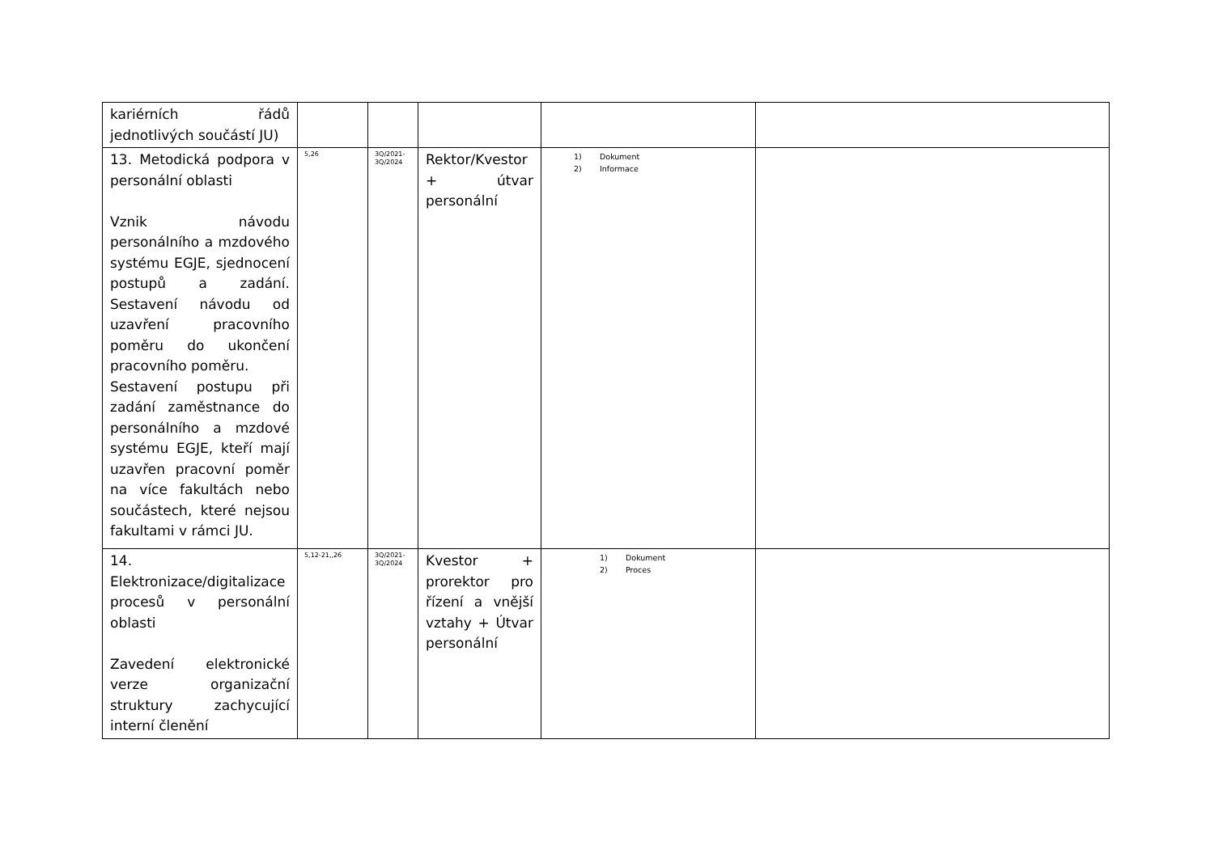| kariérních řádů jednotlivých součástí JU) | | | | | |
| 13. Metodická podpora v personální oblasti Vznik návodu personálního a mzdového systému EGJE, sjednocení postupů a zadání. Sestavení návodu od uzavření pracovního poměru do ukončení pracovního poměru. Sestavení postupu při zadání zaměstnance do personálního a mzdové systému EGJE, kteří mají uzavřen pracovní poměr na více fakultách nebo součástech, které nejsou fakultami v rámci JU. | 5,26 | 3Q/2021- 3Q/2024 | Rektor/Kvestor + útvar personální | 1) Dokument 2) Informace | |
| 14. Elektronizace/digitalizace procesů v personální oblasti Zavedení elektronické verze organizační struktury zachycující interní členění | 5,12-21,,26 | 3Q/2021- 3Q/2024 | Kvestor + prorektor pro řízení a vnější vztahy + Útvar personální | 1) Dokument 2) Proces | |